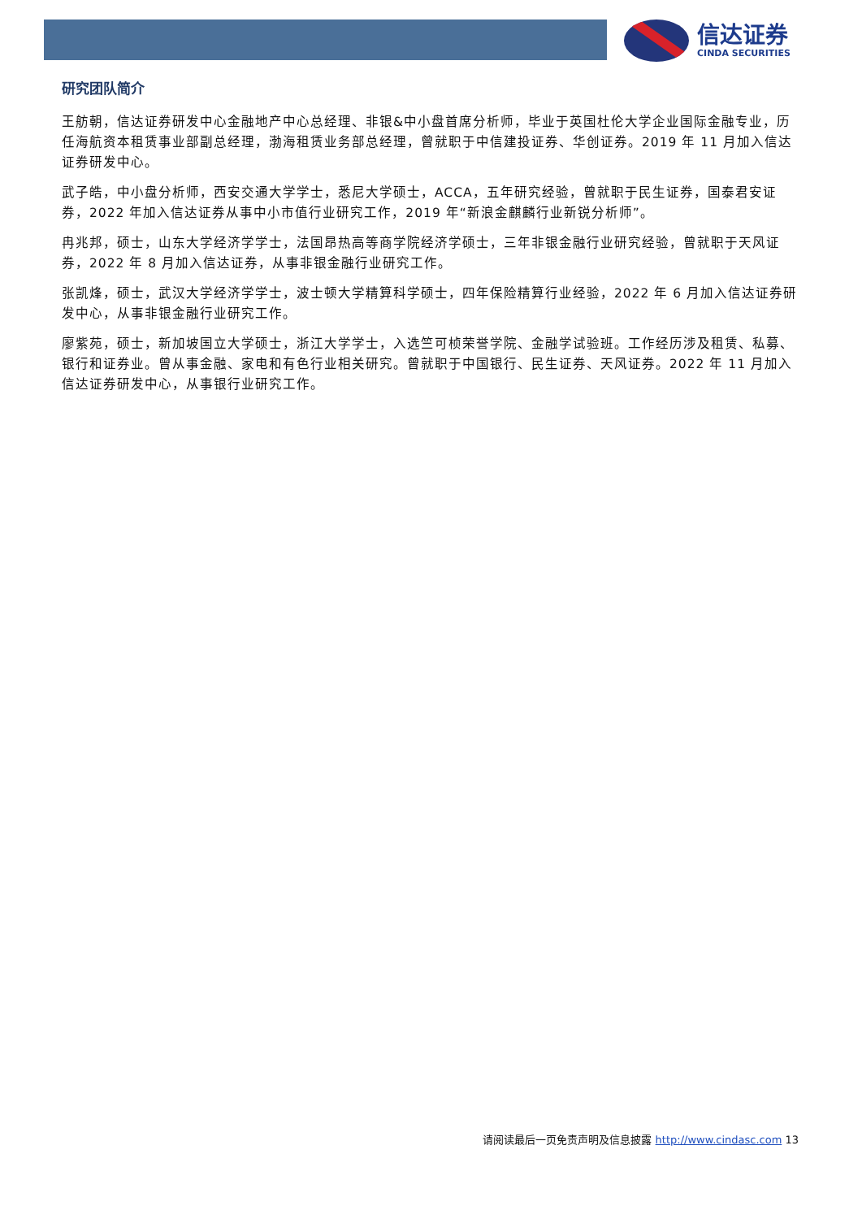信达证券
CINDA SECURITIES
研究团队简介
王舫朝，信达证券研发中心金融地产中心总经理、非银&中小盘首席分析师，毕业于英国杜伦大学企业国际金融专业，历任海航资本租赁事业部副总经理，渤海租赁业务部总经理，曾就职于中信建投证券、华创证券。2019 年 11 月加入信达证券研发中心。
武子皓，中小盘分析师，西安交通大学学士，悉尼大学硕士，ACCA，五年研究经验，曾就职于民生证券，国泰君安证券，2022 年加入信达证券从事中小市值行业研究工作，2019 年“新浪金麒麟行业新锐分析师”。
冉兆邦，硕士，山东大学经济学学士，法国昂热高等商学院经济学硕士，三年非银金融行业研究经验，曾就职于天风证券，2022 年 8 月加入信达证券，从事非银金融行业研究工作。
张凯烽，硕士，武汉大学经济学学士，波士顿大学精算科学硕士，四年保险精算行业经验，2022 年 6 月加入信达证券研发中心，从事非银金融行业研究工作。
廖紫苑，硕士，新加坡国立大学硕士，浙江大学学士，入选竺可桢荣誉学院、金融学试验班。工作经历涉及租赁、私募、银行和证券业。曾从事金融、家电和有色行业相关研究。曾就职于中国银行、民生证券、天风证券。2022 年 11 月加入信达证券研发中心，从事银行业研究工作。
请阅读最后一页免责声明及信息披露 http://www.cindasc.com 13